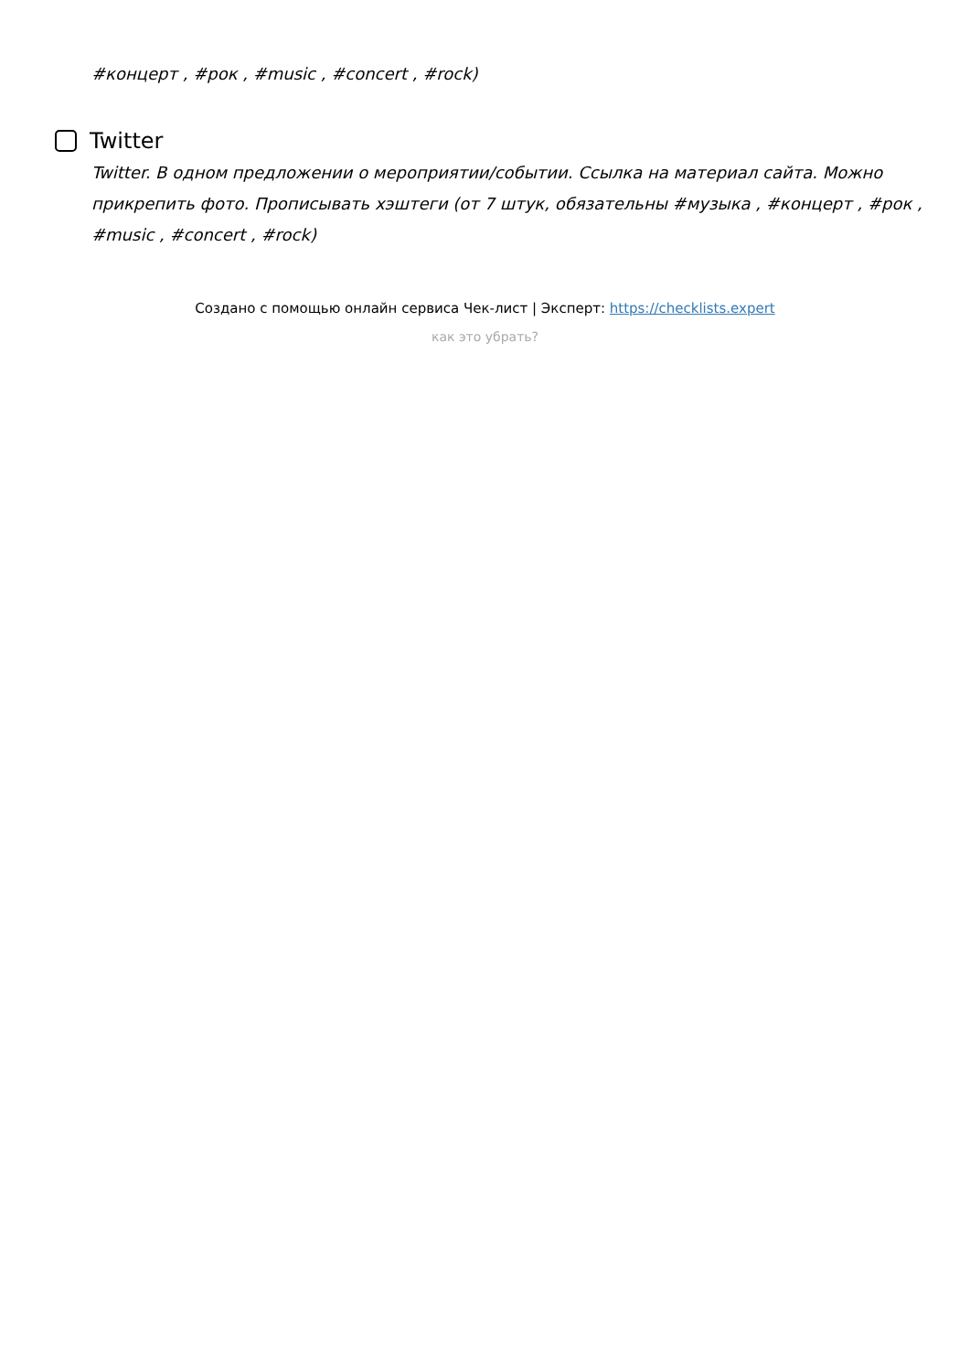#концерт , #рок , #music , #concert , #rock)
Twitter
Twitter. В одном предложении о мероприятии/событии. Ссылка на материал сайта. Можно прикрепить фото. Прописывать хэштеги (от 7 штук, обязательны #музыка , #концерт , #рок , #music , #concert , #rock)
Создано с помощью онлайн сервиса Чек-лист | Эксперт: https://checklists.expert
как это убрать?